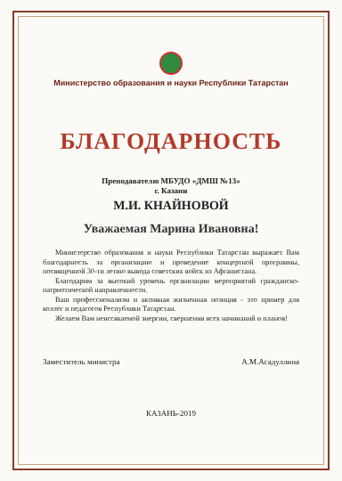Министерство образования и науки Республики Татарстан
БЛАГОДАРНОСТЬ
Преподавателю МБУДО «ДМШ №13»
г. Казани
М.И. КНАЙНОВОЙ
Уважаемая Марина Ивановна!
Министерство образования и науки Республики Татарстан выражает Вам благодарность за организацию и проведение концертной программы, посвященной 30-ти летию вывода советских войск из Афганистана.
Благодарим за высокий уровень организации мероприятий гражданско-патриотической направленности.
Ваш профессионализм и активная жизненная позиция - это пример для коллег и педагогов Республики Татарстан.
Желаем Вам неиссякаемой энергии, свершения всех начинаний и планов!
Заместитель министра А.М.Асадуллина
КАЗАНЬ-2019